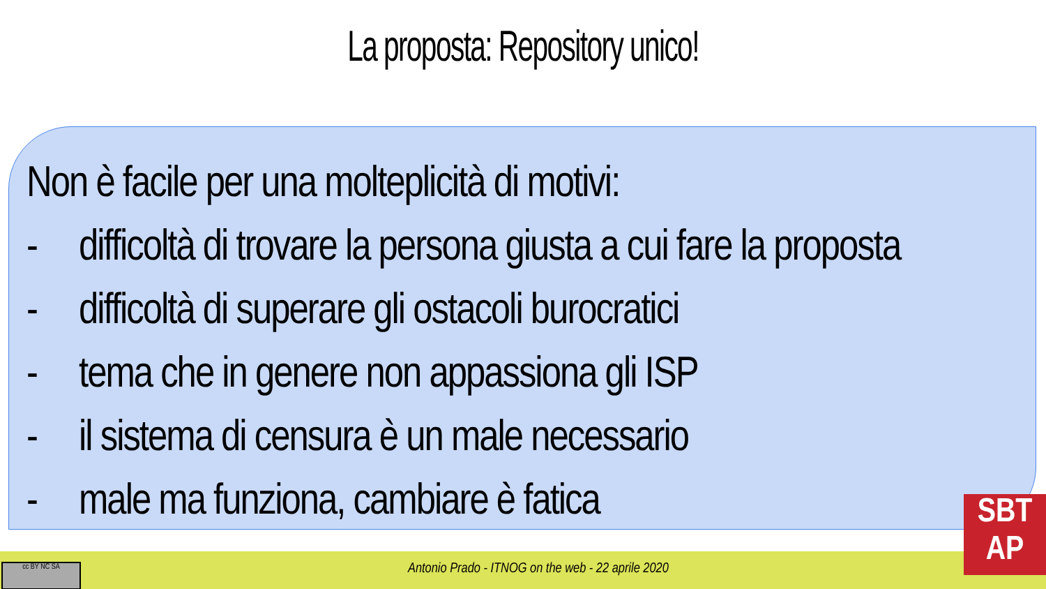La proposta: Repository unico!
Non è facile per una molteplicità di motivi:
- difficoltà di trovare la persona giusta a cui fare la proposta
- difficoltà di superare gli ostacoli burocratici
- tema che in genere non appassiona gli ISP
- il sistema di censura è un male necessario
- male ma funziona, cambiare è fatica
cc BY NC SA
Antonio Prado - ITNOG on the web - 22 aprile 2020
SBT
AP